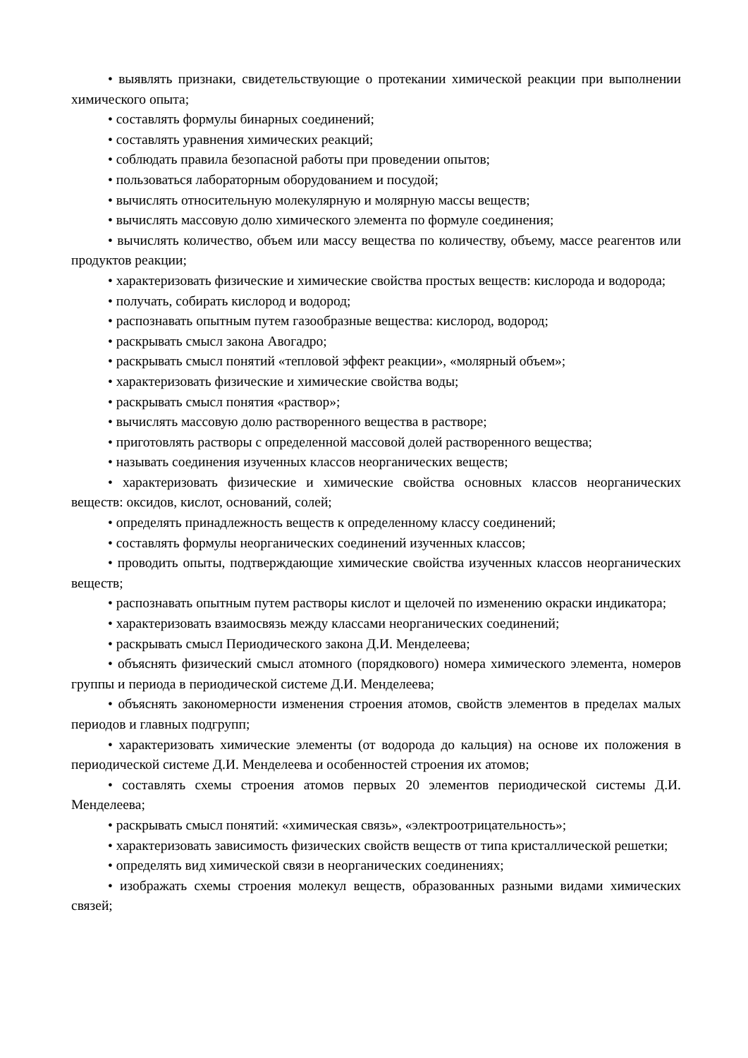• выявлять признаки, свидетельствующие о протекании химической реакции при выполнении химического опыта;
• составлять формулы бинарных соединений;
• составлять уравнения химических реакций;
• соблюдать правила безопасной работы при проведении опытов;
• пользоваться лабораторным оборудованием и посудой;
• вычислять относительную молекулярную и молярную массы веществ;
• вычислять массовую долю химического элемента по формуле соединения;
• вычислять количество, объем или массу вещества по количеству, объему, массе реагентов или продуктов реакции;
• характеризовать физические и химические свойства простых веществ: кислорода и водорода;
• получать, собирать кислород и водород;
• распознавать опытным путем газообразные вещества: кислород, водород;
• раскрывать смысл закона Авогадро;
• раскрывать смысл понятий «тепловой эффект реакции», «молярный объем»;
• характеризовать физические и химические свойства воды;
• раскрывать смысл понятия «раствор»;
• вычислять массовую долю растворенного вещества в растворе;
• приготовлять растворы с определенной массовой долей растворенного вещества;
• называть соединения изученных классов неорганических веществ;
• характеризовать физические и химические свойства основных классов неорганических веществ: оксидов, кислот, оснований, солей;
• определять принадлежность веществ к определенному классу соединений;
• составлять формулы неорганических соединений изученных классов;
• проводить опыты, подтверждающие химические свойства изученных классов неорганических веществ;
• распознавать опытным путем растворы кислот и щелочей по изменению окраски индикатора;
• характеризовать взаимосвязь между классами неорганических соединений;
• раскрывать смысл Периодического закона Д.И. Менделеева;
• объяснять физический смысл атомного (порядкового) номера химического элемента, номеров группы и периода в периодической системе Д.И. Менделеева;
• объяснять закономерности изменения строения атомов, свойств элементов в пределах малых периодов и главных подгрупп;
• характеризовать химические элементы (от водорода до кальция) на основе их положения в периодической системе Д.И. Менделеева и особенностей строения их атомов;
• составлять схемы строения атомов первых 20 элементов периодической системы Д.И. Менделеева;
• раскрывать смысл понятий: «химическая связь», «электроотрицательность»;
• характеризовать зависимость физических свойств веществ от типа кристаллической решетки;
• определять вид химической связи в неорганических соединениях;
• изображать схемы строения молекул веществ, образованных разными видами химических связей;